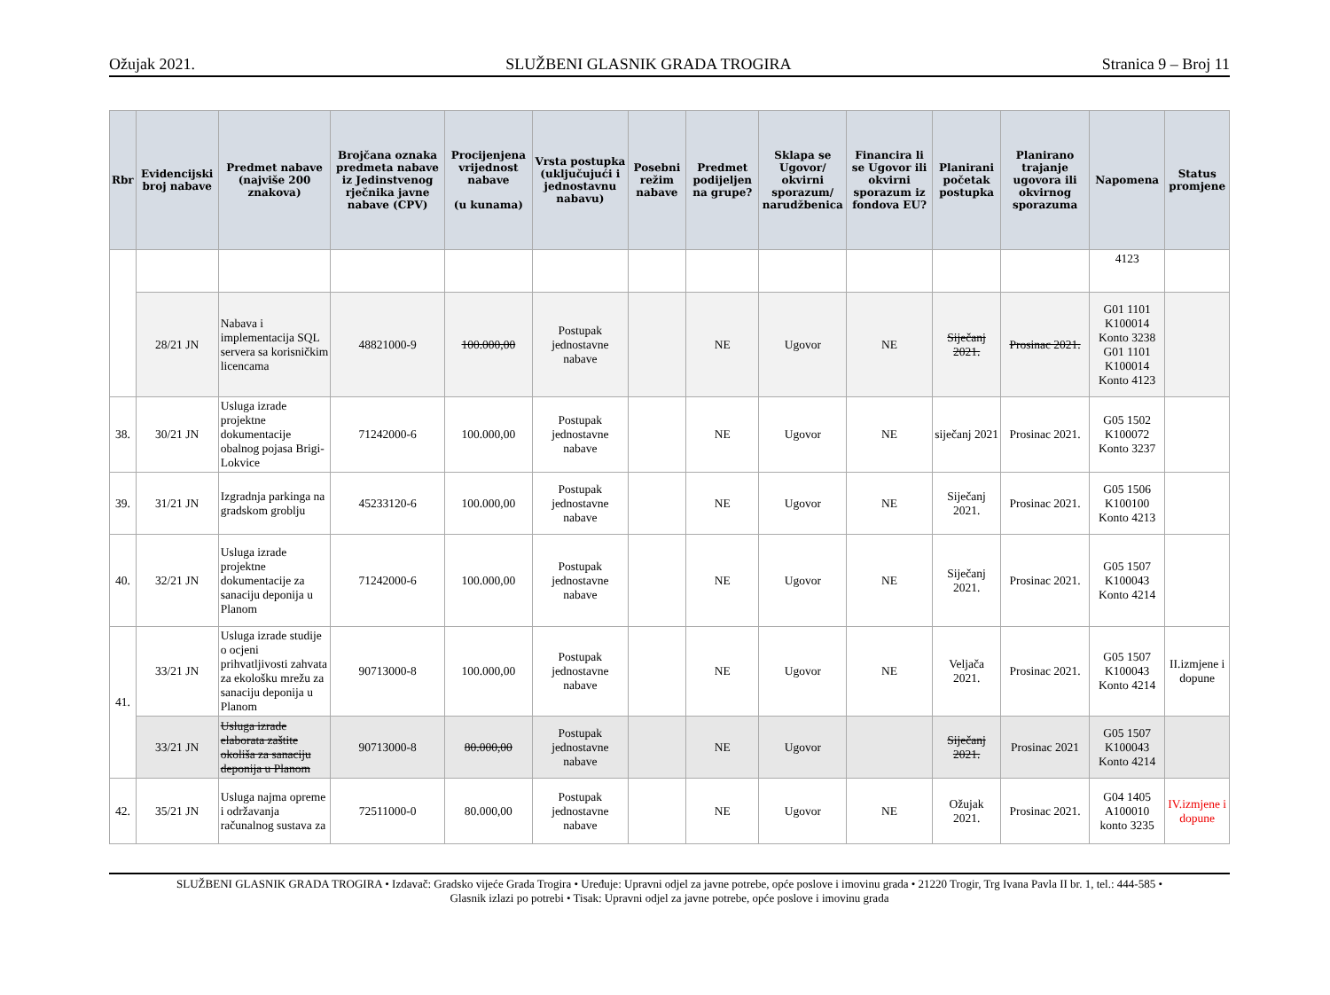Ožujak 2021. SLUŽBENI GLASNIK GRADA TROGIRA Stranica 9 – Broj 11
| Rbr | Evidencijski broj nabave | Predmet nabave (najviše 200 znakova) | Brojčana oznaka predmeta nabave iz Jedinstvenog rječnika javne nabave (CPV) | Procijenjena vrijednost nabave (u kunama) | Vrsta postupka (uključujući i jednostavnu nabavu) | Posebni režim nabave | Predmet podijeljen na grupe? | Sklapa se Ugovor/ okvirni sporazum/ narudžbenica | Financira li se Ugovor ili okvirni sporazum iz fondova EU? | Planirani početak postupka | Planirano trajanje ugovora ili okvirnog sporazuma | Napomena | Status promjene |
| --- | --- | --- | --- | --- | --- | --- | --- | --- | --- | --- | --- | --- | --- |
| | | | | | | | | | | | | 4123 | |
| | 28/21 JN | Nabava i implementacija SQL servera sa korisničkim licencama | 48821000-9 | 100.000,00 | Postupak jednostavne nabave | | NE | Ugovor | NE | Siječanj 2021. | Prosinac 2021. | G01 1101 K100014 Konto 3238 G01 1101 K100014 Konto 4123 | |
| 38. | 30/21 JN | Usluga izrade projektne dokumentacije obalnog pojasa Brigi-Lokvice | 71242000-6 | 100.000,00 | Postupak jednostavne nabave | | NE | Ugovor | NE | siječanj 2021 | Prosinac 2021. | G05 1502 K100072 Konto 3237 | |
| 39. | 31/21 JN | Izgradnja parkinga na gradskom groblju | 45233120-6 | 100.000,00 | Postupak jednostavne nabave | | NE | Ugovor | NE | Siječanj 2021. | Prosinac 2021. | G05 1506 K100100 Konto 4213 | |
| 40. | 32/21 JN | Usluga izrade projektne dokumentacije za sanaciju deponija u Planom | 71242000-6 | 100.000,00 | Postupak jednostavne nabave | | NE | Ugovor | NE | Siječanj 2021. | Prosinac 2021. | G05 1507 K100043 Konto 4214 | |
| 41. | 33/21 JN | Usluga izrade studije o ocjeni prihvatljivosti zahvata za ekološku mrežu za sanaciju deponija u Planom | 90713000-8 | 100.000,00 | Postupak jednostavne nabave | | NE | Ugovor | NE | Veljača 2021. | Prosinac 2021. | G05 1507 K100043 Konto 4214 | II.izmjene i dopune |
| | 33/21 JN | Usluga izrade elaborata zaštite okoliša za sanaciju deponija u Planom | 90713000-8 | 80.000,00 | Postupak jednostavne nabave | | NE | Ugovor | | Siječanj 2021. | Prosinac 2021 | G05 1507 K100043 Konto 4214 | |
| 42. | 35/21 JN | Usluga najma opreme i održavanja računalnog sustava za | 72511000-0 | 80.000,00 | Postupak jednostavne nabave | | NE | Ugovor | NE | Ožujak 2021. | Prosinac 2021. | G04 1405 A100010 konto 3235 | IV.izmjene i dopune |
SLUŽBENI GLASNIK GRADA TROGIRA • Izdavač: Gradsko vijeće Grada Trogira • Uređuje: Upravni odjel za javne potrebe, opće poslove i imovinu grada • 21220 Trogir, Trg Ivana Pavla II br. 1, tel.: 444-585 •
Glasnik izlazi po potrebi • Tisak: Upravni odjel za javne potrebe, opće poslove i imovinu grada